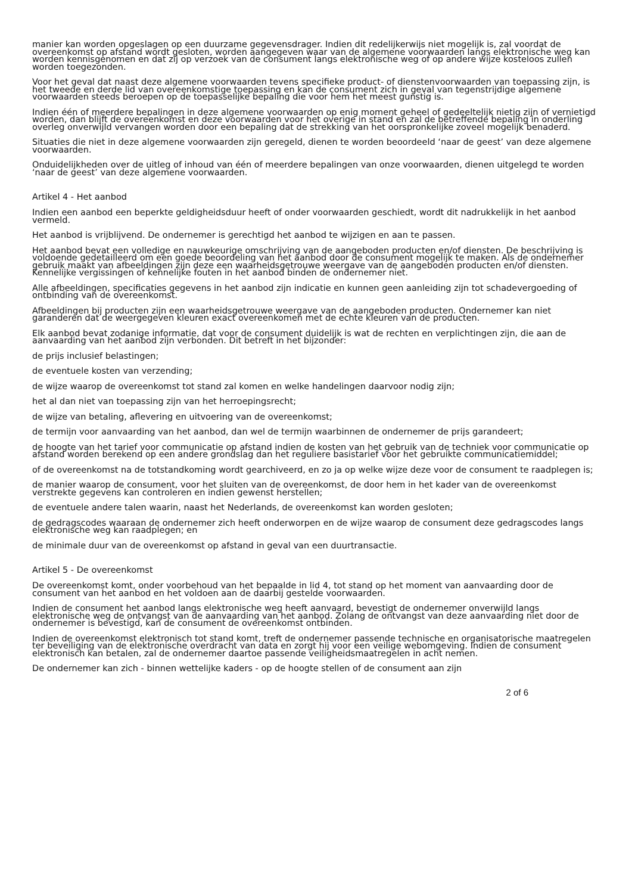manier kan worden opgeslagen op een duurzame gegevensdrager. Indien dit redelijkerwijs niet mogelijk is, zal voordat de overeenkomst op afstand wordt gesloten, worden aangegeven waar van de algemene voorwaarden langs elektronische weg kan worden kennisgenomen en dat zij op verzoek van de consument langs elektronische weg of op andere wijze kosteloos zullen worden toegezonden.
Voor het geval dat naast deze algemene voorwaarden tevens specifieke product- of dienstenvoorwaarden van toepassing zijn, is het tweede en derde lid van overeenkomstige toepassing en kan de consument zich in geval van tegenstrijdige algemene voorwaarden steeds beroepen op de toepasselijke bepaling die voor hem het meest gunstig is.
Indien één of meerdere bepalingen in deze algemene voorwaarden op enig moment geheel of gedeeltelijk nietig zijn of vernietigd worden, dan blijft de overeenkomst en deze voorwaarden voor het overige in stand en zal de betreffende bepaling in onderling overleg onverwijld vervangen worden door een bepaling dat de strekking van het oorspronkelijke zoveel mogelijk benaderd.
Situaties die niet in deze algemene voorwaarden zijn geregeld, dienen te worden beoordeeld ‘naar de geest’ van deze algemene voorwaarden.
Onduidelijkheden over de uitleg of inhoud van één of meerdere bepalingen van onze voorwaarden, dienen uitgelegd te worden ‘naar de geest’ van deze algemene voorwaarden.
Artikel 4 - Het aanbod
Indien een aanbod een beperkte geldigheidsduur heeft of onder voorwaarden geschiedt, wordt dit nadrukkelijk in het aanbod vermeld.
Het aanbod is vrijblijvend. De ondernemer is gerechtigd het aanbod te wijzigen en aan te passen.
Het aanbod bevat een volledige en nauwkeurige omschrijving van de aangeboden producten en/of diensten. De beschrijving is voldoende gedetailleerd om een goede beoordeling van het aanbod door de consument mogelijk te maken. Als de ondernemer gebruik maakt van afbeeldingen zijn deze een waarheidsgetrouwe weergave van de aangeboden producten en/of diensten. Kennelijke vergissingen of kennelijke fouten in het aanbod binden de ondernemer niet.
Alle afbeeldingen, specificaties gegevens in het aanbod zijn indicatie en kunnen geen aanleiding zijn tot schadevergoeding of ontbinding van de overeenkomst.
Afbeeldingen bij producten zijn een waarheidsgetrouwe weergave van de aangeboden producten. Ondernemer kan niet garanderen dat de weergegeven kleuren exact overeenkomen met de echte kleuren van de producten.
Elk aanbod bevat zodanige informatie, dat voor de consument duidelijk is wat de rechten en verplichtingen zijn, die aan de aanvaarding van het aanbod zijn verbonden. Dit betreft in het bijzonder:
de prijs inclusief belastingen;
de eventuele kosten van verzending;
de wijze waarop de overeenkomst tot stand zal komen en welke handelingen daarvoor nodig zijn;
het al dan niet van toepassing zijn van het herroepingsrecht;
de wijze van betaling, aflevering en uitvoering van de overeenkomst;
de termijn voor aanvaarding van het aanbod, dan wel de termijn waarbinnen de ondernemer de prijs garandeert;
de hoogte van het tarief voor communicatie op afstand indien de kosten van het gebruik van de techniek voor communicatie op afstand worden berekend op een andere grondslag dan het reguliere basistarief voor het gebruikte communicatiemiddel;
of de overeenkomst na de totstandkoming wordt gearchiveerd, en zo ja op welke wijze deze voor de consument te raadplegen is;
de manier waarop de consument, voor het sluiten van de overeenkomst, de door hem in het kader van de overeenkomst verstrekte gegevens kan controleren en indien gewenst herstellen;
de eventuele andere talen waarin, naast het Nederlands, de overeenkomst kan worden gesloten;
de gedragscodes waaraan de ondernemer zich heeft onderworpen en de wijze waarop de consument deze gedragscodes langs elektronische weg kan raadplegen; en
de minimale duur van de overeenkomst op afstand in geval van een duurtransactie.
Artikel 5 - De overeenkomst
De overeenkomst komt, onder voorbehoud van het bepaalde in lid 4, tot stand op het moment van aanvaarding door de consument van het aanbod en het voldoen aan de daarbij gestelde voorwaarden.
Indien de consument het aanbod langs elektronische weg heeft aanvaard, bevestigt de ondernemer onverwijld langs elektronische weg de ontvangst van de aanvaarding van het aanbod. Zolang de ontvangst van deze aanvaarding niet door de ondernemer is bevestigd, kan de consument de overeenkomst ontbinden.
Indien de overeenkomst elektronisch tot stand komt, treft de ondernemer passende technische en organisatorische maatregelen ter beveiliging van de elektronische overdracht van data en zorgt hij voor een veilige webomgeving. Indien de consument elektronisch kan betalen, zal de ondernemer daartoe passende veiligheidsmaatregelen in acht nemen.
De ondernemer kan zich - binnen wettelijke kaders - op de hoogte stellen of de consument aan zijn
2 of 6